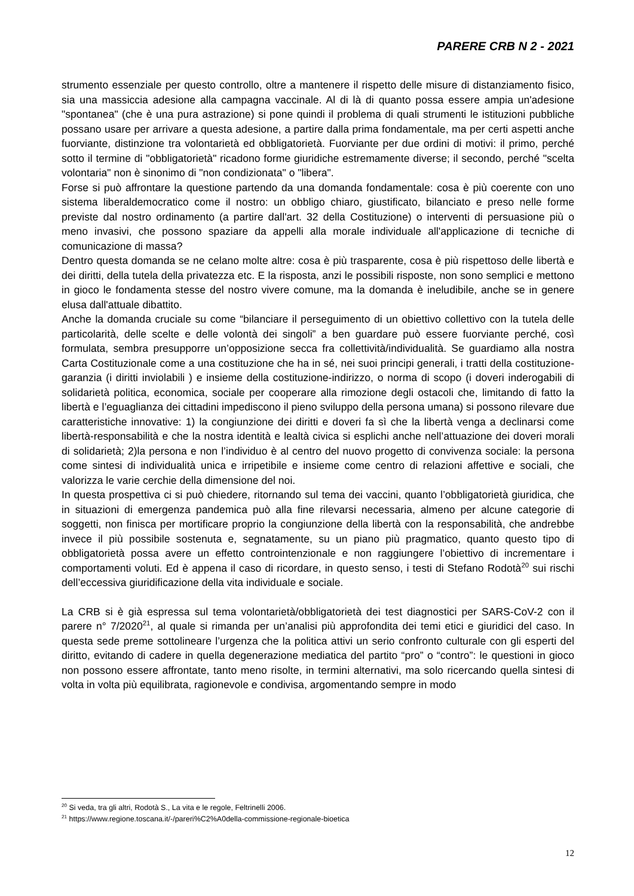PARERE CRB N 2 - 2021
strumento essenziale per questo controllo, oltre a mantenere il rispetto delle misure di distanziamento fisico, sia una massiccia adesione alla campagna vaccinale. Al di là di quanto possa essere ampia un'adesione "spontanea" (che è una pura astrazione) si pone quindi il problema di quali strumenti le istituzioni pubbliche possano usare per arrivare a questa adesione, a partire dalla prima fondamentale, ma per certi aspetti anche fuorviante, distinzione tra volontarietà ed obbligatorietà. Fuorviante per due ordini di motivi: il primo, perché sotto il termine di "obbligatorietà" ricadono forme giuridiche estremamente diverse; il secondo, perché "scelta volontaria" non è sinonimo di "non condizionata" o "libera".
Forse si può affrontare la questione partendo da una domanda fondamentale: cosa è più coerente con uno sistema liberaldemocratico come il nostro: un obbligo chiaro, giustificato, bilanciato e preso nelle forme previste dal nostro ordinamento (a partire dall'art. 32 della Costituzione) o interventi di persuasione più o meno invasivi, che possono spaziare da appelli alla morale individuale all'applicazione di tecniche di comunicazione di massa?
Dentro questa domanda se ne celano molte altre: cosa è più trasparente, cosa è più rispettoso delle libertà e dei diritti, della tutela della privatezza etc. E la risposta, anzi le possibili risposte, non sono semplici e mettono in gioco le fondamenta stesse del nostro vivere comune, ma la domanda è ineludibile, anche se in genere elusa dall'attuale dibattito.
Anche la domanda cruciale su come “bilanciare il perseguimento di un obiettivo collettivo con la tutela delle particolarità, delle scelte e delle volontà dei singoli” a ben guardare può essere fuorviante perché, così formulata, sembra presupporre un’opposizione secca fra collettività/individualità. Se guardiamo alla nostra Carta Costituzionale come a una costituzione che ha in sé, nei suoi principi generali, i tratti della costituzione-garanzia (i diritti inviolabili ) e insieme della costituzione-indirizzo, o norma di scopo (i doveri inderogabili di solidarietà politica, economica, sociale per cooperare alla rimozione degli ostacoli che, limitando di fatto la libertà e l’eguaglianza dei cittadini impediscono il pieno sviluppo della persona umana) si possono rilevare due caratteristiche innovative: 1) la congiunzione dei diritti e doveri fa sì che la libertà venga a declinarsi come libertà-responsabilità e che la nostra identità e lealtà civica si esplichi anche nell’attuazione dei doveri morali di solidarietà; 2)la persona e non l’individuo è al centro del nuovo progetto di convivenza sociale: la persona come sintesi di individualità unica e irripetibile e insieme come centro di relazioni affettive e sociali, che valorizza le varie cerchie della dimensione del noi.
In questa prospettiva ci si può chiedere, ritornando sul tema dei vaccini, quanto l’obbligatorietà giuridica, che in situazioni di emergenza pandemica può alla fine rilevarsi necessaria, almeno per alcune categorie di soggetti, non finisca per mortificare proprio la congiunzione della libertà con la responsabilità, che andrebbe invece il più possibile sostenuta e, segnatamente, su un piano più pragmatico, quanto questo tipo di obbligatorietà possa avere un effetto controintenzionale e non raggiungere l’obiettivo di incrementare i comportamenti voluti. Ed è appena il caso di ricordare, in questo senso, i testi di Stefano Rodotà<sup>20</sup> sui rischi dell’eccessiva giuridificazione della vita individuale e sociale.
La CRB si è già espressa sul tema volontarietà/obbligatorietà dei test diagnostici per SARS-CoV-2 con il parere n° 7/2020<sup>21</sup>, al quale si rimanda per un’analisi più approfondita dei temi etici e giuridici del caso. In questa sede preme sottolineare l’urgenza che la politica attivi un serio confronto culturale con gli esperti del diritto, evitando di cadere in quella degenerazione mediatica del partito “pro” o “contro”: le questioni in gioco non possono essere affrontate, tanto meno risolte, in termini alternativi, ma solo ricercando quella sintesi di volta in volta più equilibrata, ragionevole e condivisa, argomentando sempre in modo
<sup>20</sup> Si veda, tra gli altri, Rodotà S., La vita e le regole, Feltrinelli 2006.
<sup>21</sup> https://www.regione.toscana.it/-/pareri%C2%A0della-commissione-regionale-bioetica
12